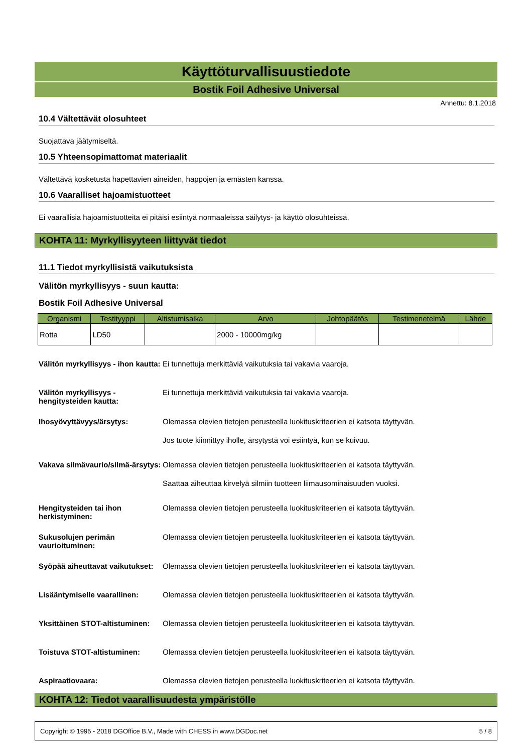Käyttöturvallisuustiedote
Bostik Foil Adhesive Universal
Annettu: 8.1.2018
10.4 Vältettävät olosuhteet
Suojattava jäätymiseltä.
10.5 Yhteensopimattomat materiaalit
Vältettävä kosketusta hapettavien aineiden, happojen ja emästen kanssa.
10.6 Vaaralliset hajoamistuotteet
Ei vaarallisia hajoamistuotteita ei pitäisi esiintyä normaaleissa säilytys- ja käyttö olosuhteissa.
KOHTA 11: Myrkyllisyyteen liittyvät tiedot
11.1 Tiedot myrkyllisistä vaikutuksista
Välitön myrkyllisyys - suun kautta:
Bostik Foil Adhesive Universal
| Organismi | Testityyppi | Altistumisaika | Arvo | Johtopäätös | Testimenetelmä | Lähde |
| --- | --- | --- | --- | --- | --- | --- |
| Rotta | LD50 | | 2000 - 10000mg/kg | | | |
Välitön myrkyllisyys - ihon kautta:
Ei tunnettuja merkittäviä vaikutuksia tai vakavia vaaroja.
Välitön myrkyllisyys - hengitysteiden kautta:
Ei tunnettuja merkittäviä vaikutuksia tai vakavia vaaroja.
Ihosyövyttävyys/ärsytys: Olemassa olevien tietojen perusteella luokituskriteerien ei katsota täyttyvän.
Jos tuote kiinnittyy iholle, ärsytystä voi esiintyä, kun se kuivuu.
Vakava silmävaurio/silmä-ärsytys:
Olemassa olevien tietojen perusteella luokituskriteerien ei katsota täyttyvän.
Saattaa aiheuttaa kirvelyä silmiin tuotteen liimausominaisuuden vuoksi.
Hengitysteiden tai ihon herkistyminen:
Olemassa olevien tietojen perusteella luokituskriteerien ei katsota täyttyvän.
Sukusolujen perimän vaurioituminen:
Olemassa olevien tietojen perusteella luokituskriteerien ei katsota täyttyvän.
Syöpää aiheuttavat vaikutukset:
Olemassa olevien tietojen perusteella luokituskriteerien ei katsota täyttyvän.
Lisääntymiselle vaarallinen:
Olemassa olevien tietojen perusteella luokituskriteerien ei katsota täyttyvän.
Yksittäinen STOT-altistuminen:
Olemassa olevien tietojen perusteella luokituskriteerien ei katsota täyttyvän.
Toistuva STOT-altistuminen: Olemassa olevien tietojen perusteella luokituskriteerien ei katsota täyttyvän.
Aspiraatiovaara: Olemassa olevien tietojen perusteella luokituskriteerien ei katsota täyttyvän.
KOHTA 12: Tiedot vaarallisuudesta ympäristölle
Copyright © 1995 - 2018 DGOffice B.V., Made with CHESS in www.DGDoc.net 5 / 8